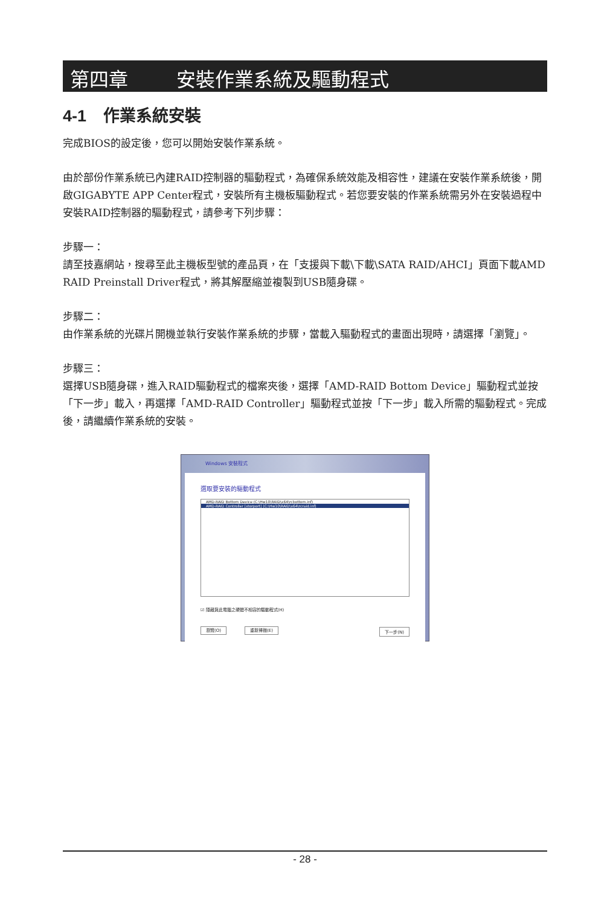第四章 安裝作業系統及驅動程式
4-1 作業系統安裝
完成BIOS的設定後，您可以開始安裝作業系統。
由於部份作業系統已內建RAID控制器的驅動程式，為確保系統效能及相容性，建議在安裝作業系統後，開啟GIGABYTE APP Center程式，安裝所有主機板驅動程式。若您要安裝的作業系統需另外在安裝過程中安裝RAID控制器的驅動程式，請參考下列步驟：
步驟一：
請至技嘉網站，搜尋至此主機板型號的產品頁，在「支援與下載\下載\SATA RAID/AHCI」頁面下載AMD RAID Preinstall Driver程式，將其解壓縮並複製到USB隨身碟。
步驟二：
由作業系統的光碟片開機並執行安裝作業系統的步驟，當載入驅動程式的畫面出現時，請選擇「瀏覽」。
步驟三：
選擇USB隨身碟，進入RAID驅動程式的檔案夾後，選擇「AMD-RAID Bottom Device」驅動程式並按「下一步」載入，再選擇「AMD-RAID Controller」驅動程式並按「下一步」載入所需的驅動程式。完成後，請繼續作業系統的安裝。
Windows 安裝程式
選取要安裝的驅動程式
AMD-RAID Bottom Device (C:\Hw10\RAID\x64\rcbottom.inf)
AMD-RAID Controller [storport] (C:\Hw10\RAID\x64\rcraid.inf)
☑ 隱藏與此電腦之硬體不相容的驅動程式(H)
瀏覽(O) 重新掃描(E) 下一步(N)
- 28 -